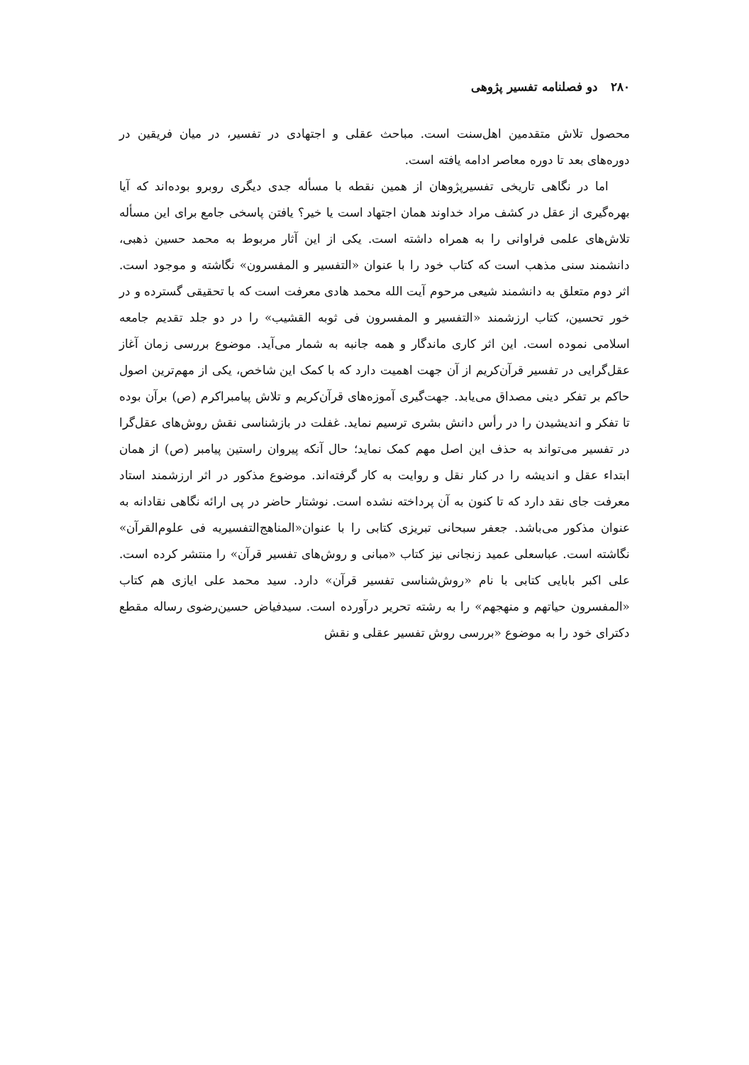۲۸۰ دو فصلنامه تفسیر پژوهی
محصول تلاش متقدمین اهل‌سنت است. مباحث عقلی و اجتهادی در تفسیر، در میان فریقین در دوره‌های بعد تا دوره معاصر ادامه یافته است.
اما در نگاهی تاریخی تفسیرپژوهان از همین نقطه با مسأله جدی دیگری روبرو بوده‌اند که آیا بهره‌گیری از عقل در کشف مراد خداوند همان اجتهاد است یا خیر؟ یافتن پاسخی جامع برای این مسأله تلاش‌های علمی فراوانی را به همراه داشته است. یکی از این آثار مربوط به محمد حسین ذهبی، دانشمند سنی مذهب است که کتاب خود را با عنوان «التفسیر و المفسرون» نگاشته و موجود است. اثر دوم متعلق به دانشمند شیعی مرحوم آیت الله محمد هادی معرفت است که با تحقیقی گسترده و در خور تحسین، کتاب ارزشمند «التفسیر و المفسرون فی ثوبه القشیب» را در دو جلد تقدیم جامعه اسلامی نموده است. این اثر کاری ماندگار و همه جانبه به شمار می‌آید. موضوع بررسی زمان آغاز عقل‌گرایی در تفسیر قرآن‌کریم از آن جهت اهمیت دارد که با کمک این شاخص، یکی از مهم‌ترین اصول حاکم بر تفکر دینی مصداق می‌یابد. جهت‌گیری آموزه‌های قرآن‌کریم و تلاش پیامبراکرم (ص) برآن بوده تا تفکر و اندیشیدن را در رأس دانش بشری ترسیم نماید. غفلت در بازشناسی نقش روش‌های عقل‌گرا در تفسیر می‌تواند به حذف این اصل مهم کمک نماید؛ حال آنکه پیروان راستین پیامبر (ص) از همان ابتداء عقل و اندیشه را در کنار نقل و روایت به کار گرفته‌اند. موضوع مذکور در اثر ارزشمند استاد معرفت جای نقد دارد که تا کنون به آن پرداخته نشده است. نوشتار حاضر در پی ارائه نگاهی نقادانه به عنوان مذکور می‌باشد. جعفر سبحانی تبریزی کتابی را با عنوان«المناهج‌التفسیریه فی علوم‌القرآن» نگاشته است. عباسعلی عمید زنجانی نیز کتاب «مبانی و روش‌های تفسیر قرآن» را منتشر کرده است. علی اکبر بابایی کتابی با نام «روش‌شناسی تفسیر قرآن» دارد. سید محمد علی ایازی هم کتاب «المفسرون حیاتهم و منهجهم» را به رشته تحریر درآورده است. سیدفیاض حسین‌رضوی رساله مقطع دکترای خود را به موضوع «بررسی روش تفسیر عقلی و نقش